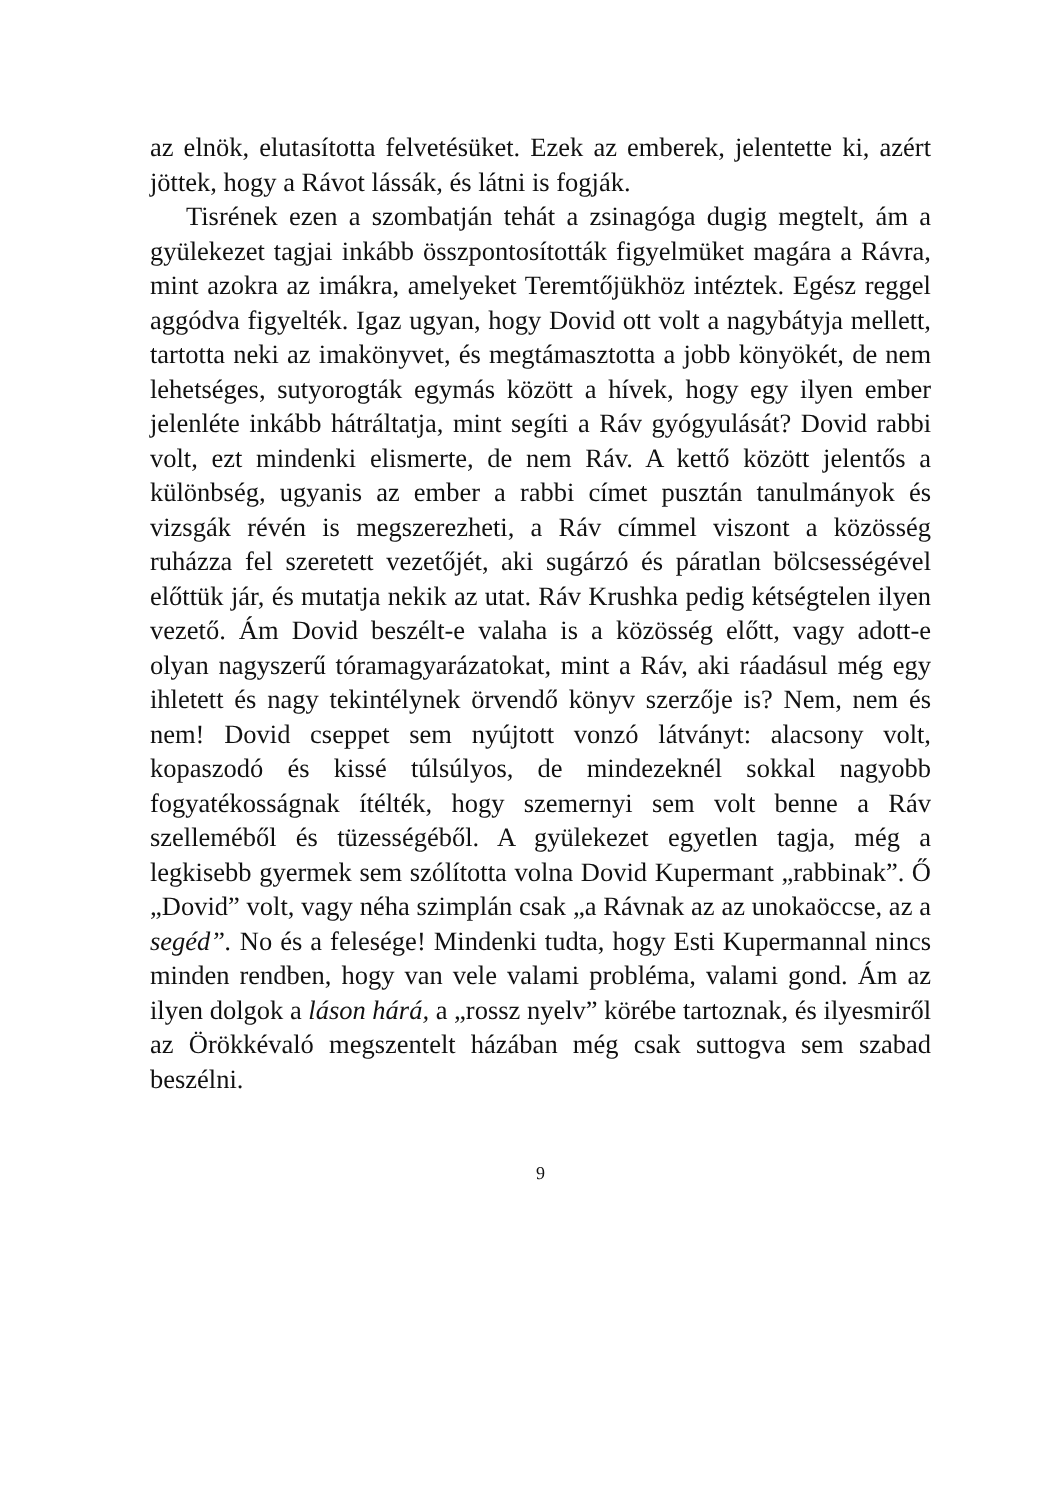az elnök, elutasította felvetésüket. Ezek az emberek, jelentette ki, azért jöttek, hogy a Rávot lássák, és látni is fogják.
Tisrének ezen a szombatján tehát a zsinagóga dugig megtelt, ám a gyülekezet tagjai inkább összpontosították figyelmüket magára a Rávra, mint azokra az imákra, amelyeket Teremtőjükhöz intéztek. Egész reggel aggódva figyelték. Igaz ugyan, hogy Dovid ott volt a nagybátyja mellett, tartotta neki az imakönyvet, és megtámasztotta a jobb könyökét, de nem lehetséges, sutyorogták egymás között a hívek, hogy egy ilyen ember jelenléte inkább hátráltatja, mint segíti a Ráv gyógyulását? Dovid rabbi volt, ezt mindenki elismerte, de nem Ráv. A kettő között jelentős a különbség, ugyanis az ember a rabbi címet pusztán tanulmányok és vizsgák révén is megszerezheti, a Ráv címmel viszont a közösség ruházza fel szeretett vezetőjét, aki sugárzó és páratlan bölcsességével előttük jár, és mutatja nekik az utat. Ráv Krushka pedig kétségtelen ilyen vezető. Ám Dovid beszélt-e valaha is a közösség előtt, vagy adott-e olyan nagyszerű tóramagyarázatokat, mint a Ráv, aki ráadásul még egy ihletett és nagy tekintélynek örvendő könyv szerzője is? Nem, nem és nem! Dovid cseppet sem nyújtott vonzó látványt: alacsony volt, kopaszodó és kissé túlsúlyos, de mindezeknél sokkal nagyobb fogyatékosságnak ítélték, hogy szemernyi sem volt benne a Ráv szelleméből és tüzességéből. A gyülekezet egyetlen tagja, még a legkisebb gyermek sem szólította volna Dovid Kupermant „rabbinak”. Ő „Dovid” volt, vagy néha szimplán csak „a Rávnak az az unokaöccse, az a segéd”. No és a felesége! Mindenki tudta, hogy Esti Kupermannal nincs minden rendben, hogy van vele valami probléma, valami gond. Ám az ilyen dolgok a láson hárá, a „rossz nyelv” körébe tartoznak, és ilyesmiről az Örökkévaló megszentelt házában még csak suttogva sem szabad beszélni.
9